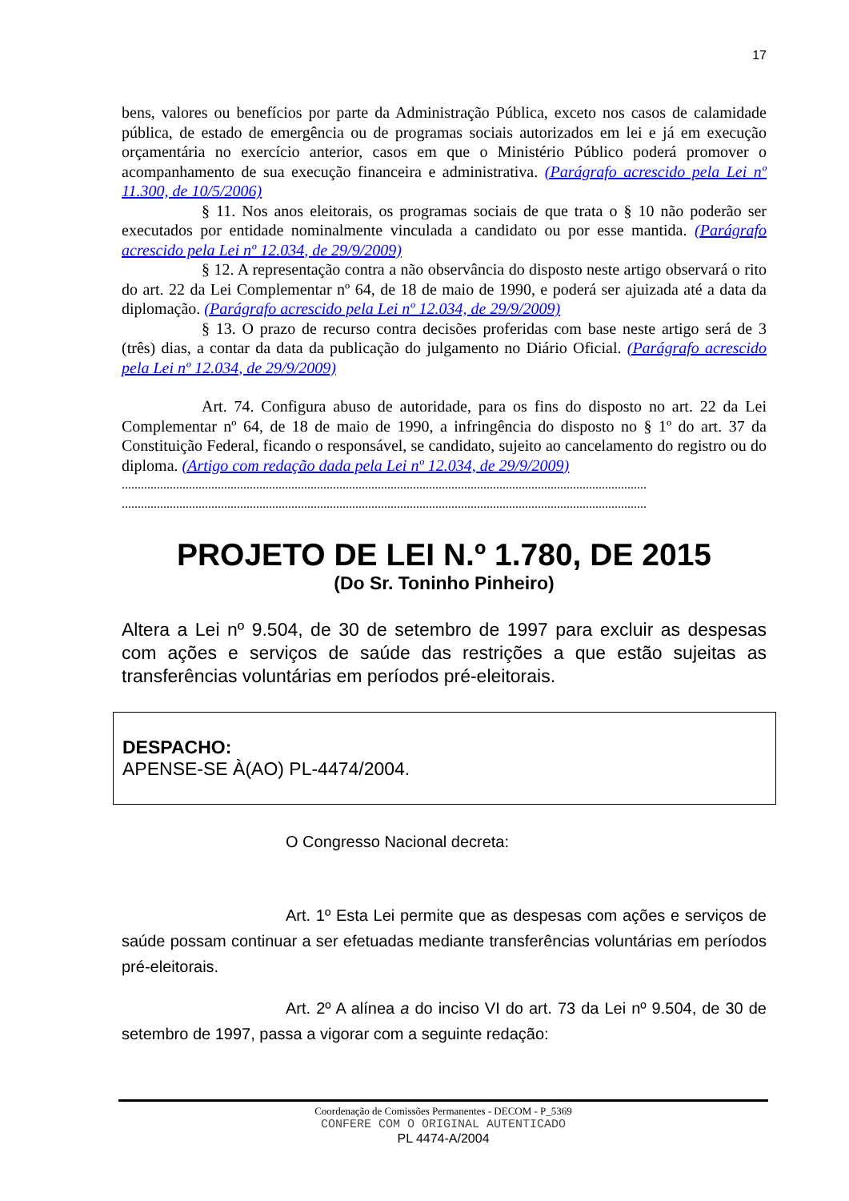17
bens, valores ou benefícios por parte da Administração Pública, exceto nos casos de calamidade pública, de estado de emergência ou de programas sociais autorizados em lei e já em execução orçamentária no exercício anterior, casos em que o Ministério Público poderá promover o acompanhamento de sua execução financeira e administrativa. (Parágrafo acrescido pela Lei nº 11.300, de 10/5/2006)
§ 11. Nos anos eleitorais, os programas sociais de que trata o § 10 não poderão ser executados por entidade nominalmente vinculada a candidato ou por esse mantida. (Parágrafo acrescido pela Lei nº 12.034, de 29/9/2009)
§ 12. A representação contra a não observância do disposto neste artigo observará o rito do art. 22 da Lei Complementar nº 64, de 18 de maio de 1990, e poderá ser ajuizada até a data da diplomação. (Parágrafo acrescido pela Lei nº 12.034, de 29/9/2009)
§ 13. O prazo de recurso contra decisões proferidas com base neste artigo será de 3 (três) dias, a contar da data da publicação do julgamento no Diário Oficial. (Parágrafo acrescido pela Lei nº 12.034, de 29/9/2009)
Art. 74. Configura abuso de autoridade, para os fins do disposto no art. 22 da Lei Complementar nº 64, de 18 de maio de 1990, a infringência do disposto no § 1º do art. 37 da Constituição Federal, ficando o responsável, se candidato, sujeito ao cancelamento do registro ou do diploma. (Artigo com redação dada pela Lei nº 12.034, de 29/9/2009)
....................................................................................................................................................................
....................................................................................................................................................................
PROJETO DE LEI N.º 1.780, DE 2015
(Do Sr. Toninho Pinheiro)
Altera a Lei nº 9.504, de 30 de setembro de 1997 para excluir as despesas com ações e serviços de saúde das restrições a que estão sujeitas as transferências voluntárias em períodos pré-eleitorais.
DESPACHO:
APENSE-SE À(AO) PL-4474/2004.
O Congresso Nacional decreta:
Art. 1º Esta Lei permite que as despesas com ações e serviços de saúde possam continuar a ser efetuadas mediante transferências voluntárias em períodos pré-eleitorais.
Art. 2º A alínea a do inciso VI do art. 73 da Lei nº 9.504, de 30 de setembro de 1997, passa a vigorar com a seguinte redação:
Coordenação de Comissões Permanentes - DECOM - P_5369
CONFERE COM O ORIGINAL AUTENTICADO
PL 4474-A/2004